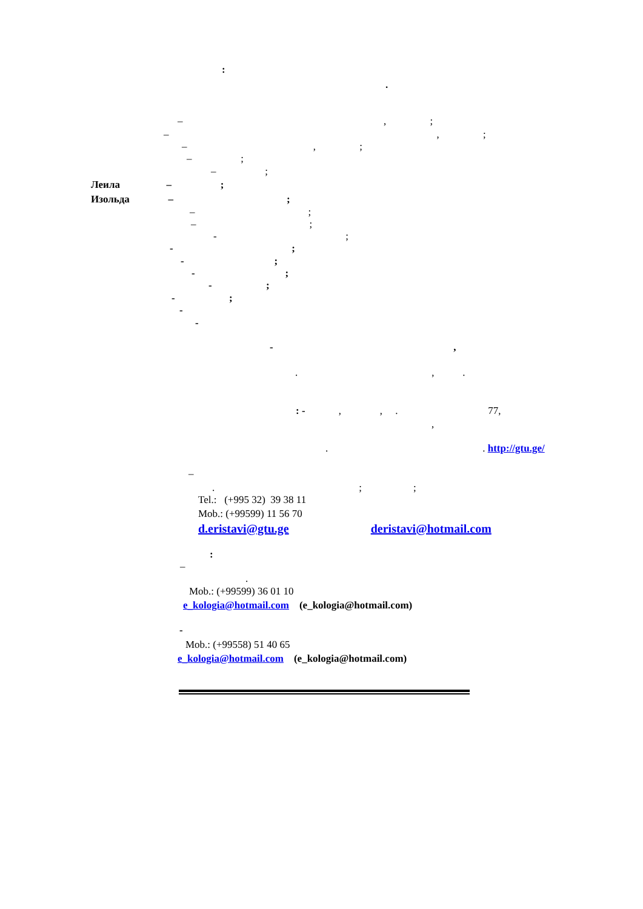:
.
– , ;
– , ;
– , ;
– ;
– ;
Леила – ;
Изольда – ;
– ;
– ;
- ;
- ;
- ;
- ;
- ;
- ;
-
-
- ,
. , .
: - , , . 77,
,
. . http://gtu.ge/
–
. ; ;
Tel.: (+995 32) 39 38 11
Mob.: (+99599) 11 56 70
d.eristavi@gtu.ge deristavi@hotmail.com
:
–
.
Mob.: (+99599) 36 01 10
e_kologia@hotmail.com (e_kologia@hotmail.com)
-
Mob.: (+99558) 51 40 65
e_kologia@hotmail.com (e_kologia@hotmail.com)